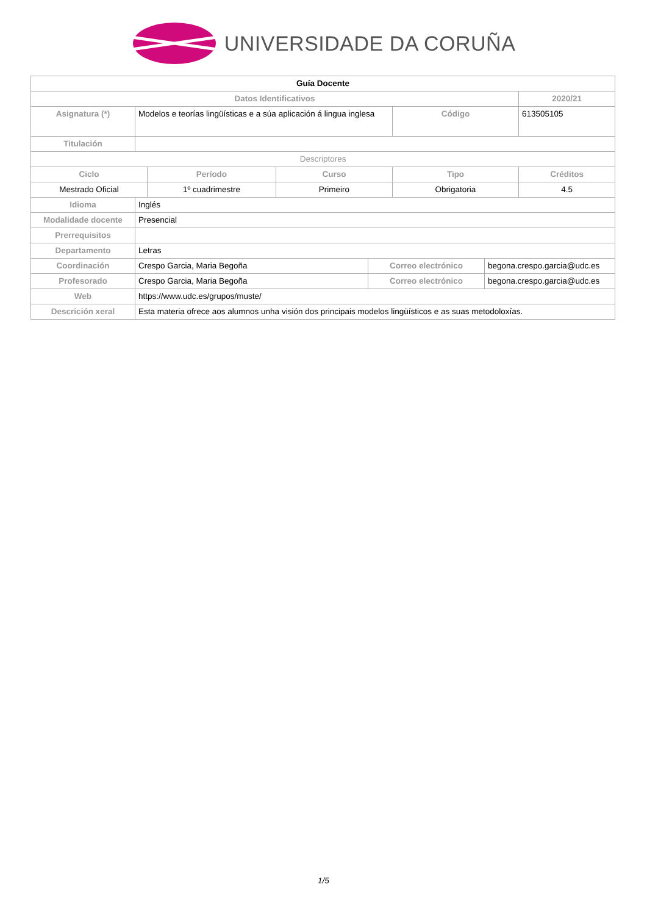UNIVERSIDADE DA CORUÑA
| Guía Docente | | | | | | | |
| Datos Identificativos | | | | | | | 2020/21 |
| Asignatura (*) | Modelos e teorías lingüísticas e a súa aplicación á lingua inglesa | | | | Código | | 613505105 |
| Titulación | | | | | | | |
| Descriptores | | | | | | | |
| Ciclo | | Período | Curso | | Tipo | | Créditos |
| Mestrado Oficial | | 1º cuadrimestre | Primeiro | | Obrigatoria | | 4.5 |
| Idioma | Inglés | | | | | | |
| Modalidade docente | Presencial | | | | | | |
| Prerrequisitos | | | | | | | |
| Departamento | Letras | | | | | | |
| Coordinación | Crespo Garcia, Maria Begoña | | | Correo electrónico | | begona.crespo.garcia@udc.es | |
| Profesorado | Crespo Garcia, Maria Begoña | | | Correo electrónico | | begona.crespo.garcia@udc.es | |
| Web | https://www.udc.es/grupos/muste/ | | | | | | |
| Descrición xeral | Esta materia ofrece aos alumnos unha visión dos principais modelos lingüísticos e as suas metodoloxías. | | | | | | |
1/5